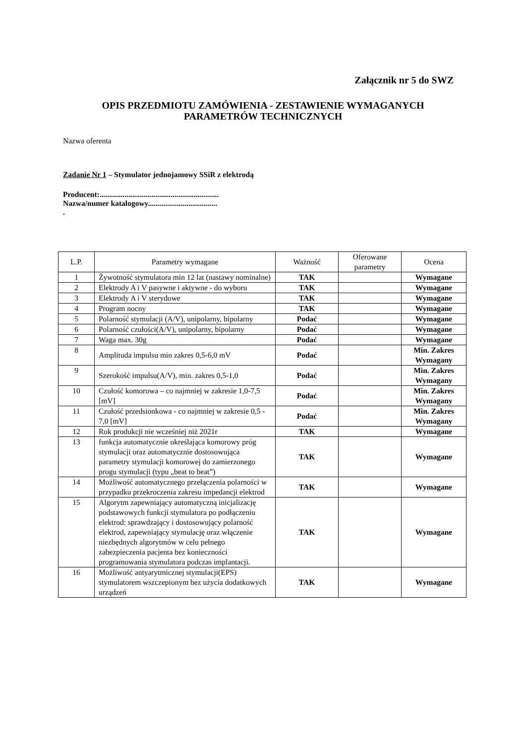Załącznik nr 5 do SWZ
OPIS PRZEDMIOTU ZAMÓWIENIA - ZESTAWIENIE WYMAGANYCH
PARAMETRÓW TECHNICZNYCH
Nazwa oferenta
Zadanie Nr 1 – Stymulator jednojamowy SSiR z elektrodą
Producent:..............................................................
Nazwa/numer katalogowy....................................
.
| L.P. | Parametry wymagane | Ważność | Oferowane parametry | Ocena |
| --- | --- | --- | --- | --- |
| 1 | Żywotność stymulatora min 12 lat (nastawy nominalne) | TAK | | Wymagane |
| 2 | Elektrody A i V pasywne i aktywne - do wyboru | TAK | | Wymagane |
| 3 | Elektrody A i V sterydowe | TAK | | Wymagane |
| 4 | Program nocny | TAK | | Wymagane |
| 5 | Polarność stymulacji (A/V), unipolarny, bipolarny | Podać | | Wymagane |
| 6 | Polarność czułości(A/V), unipolarny, bipolarny | Podać | | Wymagane |
| 7 | Waga max. 30g | Podać | | Wymagane |
| 8 | Amplituda impulsu min zakres 0,5-6,0 mV | Podać | | Min. Zakres Wymagany |
| 9 | Szerokość impulsu(A/V), min. zakres 0,5-1,0 | Podać | | Min. Zakres Wymagany |
| 10 | Czułość komorowa – co najmniej w zakresie 1,0-7,5 [mV] | Podać | | Min. Zakres Wymagany |
| 11 | Czułość przedsionkowa - co najmniej w zakresie 0,5 - 7,0 [mV] | Podać | | Min. Zakres Wymagany |
| 12 | Rok produkcji nie wcześniej niż 2021r | TAK | | Wymagane |
| 13 | funkcja automatycznie określająca komorowy próg stymulacji oraz automatycznie dostosowująca parametry stymulacji komorowej do zamierzonego progu stymulacji (typu „beat to beat”) | TAK | | Wymagane |
| 14 | Możliwość automatycznego przełączenia polarności w przypadku przekroczenia zakresu impedancji elektrod | TAK | | Wymagane |
| 15 | Algorytm zapewniający automatyczną inicjalizację podstawowych funkcji stymulatora po podłączeniu elektrod: sprawdzający i dostosowujący polarność elektrod, zapewniający stymulację oraz włączenie niezbędnych algorytmów w celu pełnego zabezpieczenia pacjenta bez konieczności programowania stymulatora podczas implantacji. | TAK | | Wymagane |
| 16 | Możliwość antyarytmicznej stymulacji(EPS) stymulatorem wszczepionym bez użycia dodatkowych urządzeń | TAK | | Wymagane |